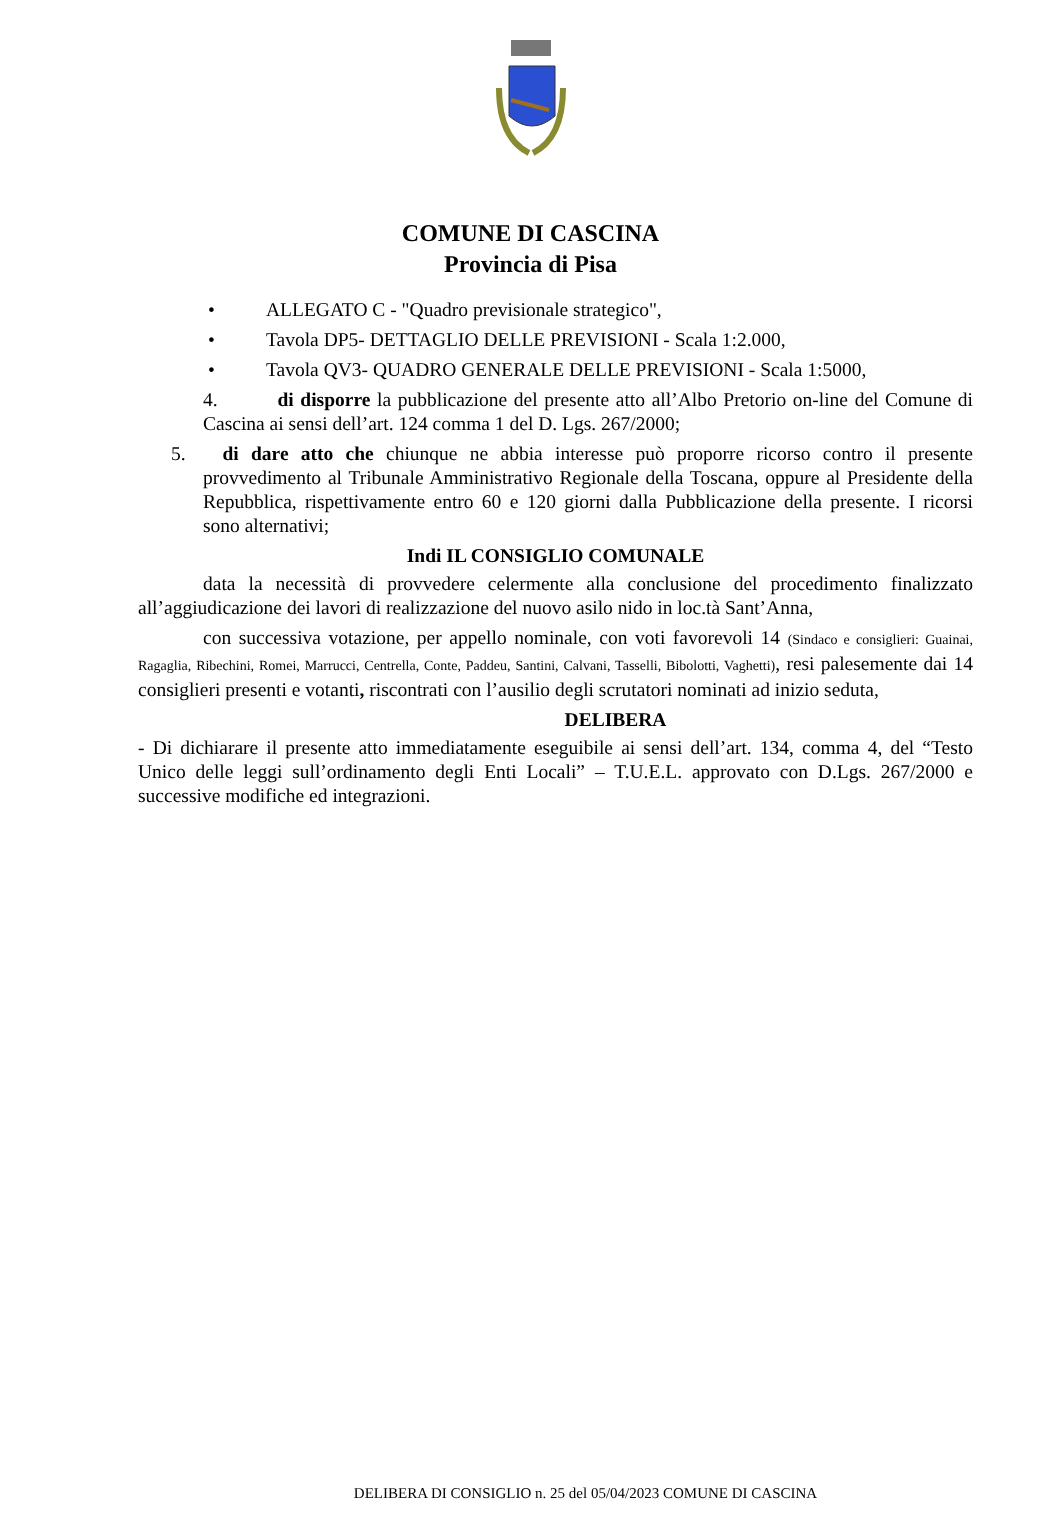COMUNE DI CASCINA
Provincia di Pisa
• ALLEGATO C - "Quadro previsionale strategico",
• Tavola DP5- DETTAGLIO DELLE PREVISIONI - Scala 1:2.000,
• Tavola QV3- QUADRO GENERALE DELLE PREVISIONI - Scala 1:5000,
4. di disporre la pubblicazione del presente atto all’Albo Pretorio on-line del Comune di Cascina ai sensi dell’art. 124 comma 1 del D. Lgs. 267/2000;
5. di dare atto che chiunque ne abbia interesse può proporre ricorso contro il presente provvedimento al Tribunale Amministrativo Regionale della Toscana, oppure al Presidente della Repubblica, rispettivamente entro 60 e 120 giorni dalla Pubblicazione della presente. I ricorsi sono alternativi;
Indi IL CONSIGLIO COMUNALE
data la necessità di provvedere celermente alla conclusione del procedimento finalizzato all’aggiudicazione dei lavori di realizzazione del nuovo asilo nido in loc.tà Sant’Anna,
con successiva votazione, per appello nominale, con voti favorevoli 14 (Sindaco e consiglieri: Guainai, Ragaglia, Ribechini, Romei, Marrucci, Centrella, Conte, Paddeu, Santini, Calvani, Tasselli, Bibolotti, Vaghetti), resi palesemente dai 14 consiglieri presenti e votanti, riscontrati con l’ausilio degli scrutatori nominati ad inizio seduta,
DELIBERA
- Di dichiarare il presente atto immediatamente eseguibile ai sensi dell’art. 134, comma 4, del “Testo Unico delle leggi sull’ordinamento degli Enti Locali” – T.U.E.L. approvato con D.Lgs. 267/2000 e successive modifiche ed integrazioni.
DELIBERA DI CONSIGLIO n. 25 del 05/04/2023 COMUNE DI CASCINA